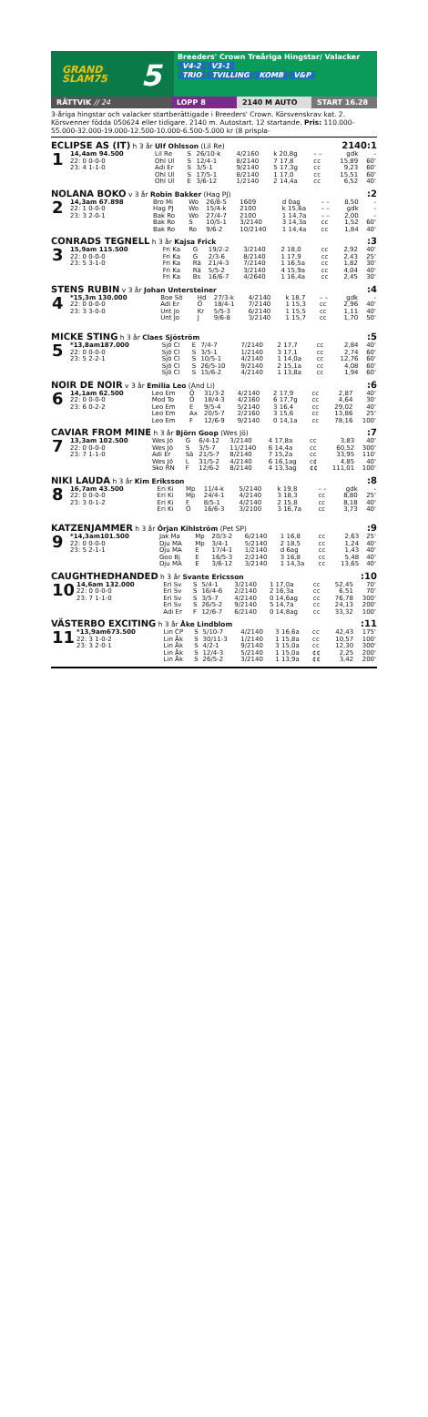GRAND
SLAM75
5
Breeders' Crown Treåriga Hingstar/ Valacker
V4-2 V3-1
TRIO TVILLING KOMB V&P
RÄTTVIK // 24 LOPP 8 2140 M AUTO START 16.28
3-åriga hingstar och valacker startberättigade i Breeders' Crown. Körsvenskrav kat. 2. Körsvenner födda 050624 eller tidigare. 2140 m. Autostart. 12 startande. Pris: 110.000-55.000-32.000-19.000-12.500-10.000-6.500-5.000 kr (8 prispla-
ECLIPSE AS (IT) h 3 år Ulf Ohlsson (Lil Re) 2140:1
| 1 | 14,4am 94.500 | Lil Re | S | 26/10-k | 4/2160 | k 20,8g | – – | gdk | - |
| | 22: 0 0-0-0 | Ohl Ul | S | 12/4-1 | 8/2140 | 7 17,8 | cc | 15,89 | 60' |
| | 23: 4 1-1-0 | Adi Er | S | 3/5-1 | 9/2140 | 5 17,3g | cc | 9,23 | 60' |
| | | Ohl Ul | S | 17/5-1 | 8/2140 | 1 17,0 | cc | 15,51 | 60' |
| | | Ohl Ul | E | 3/6-12 | 1/2140 | 2 14,4a | cc | 6,52 | 40' |
NOLANA BOKO v 3 år Robin Bakker (Hag PJ):2
| 2 | 14,3am 67.898 | Bro Mi | Wo | 26/8-5 | 1609 | d 0ag | – – | 8,50 | - |
| | 22: 1 0-0-0 | Hag PJ | Wo | 15/4-k | 2100 | k 15,6a | – – | gdk | - |
| | 23: 3 2-0-1 | Bak Ro | Wo | 27/4-7 | 2100 | 1 14,7a | – – | 2,00 | - |
| | | Bak Ro | S | 10/5-1 | 3/2140 | 3 14,3a | cc | 1,52 | 60' |
| | | Bak Ro | Ro | 9/6-2 | 10/2140 | 1 14,4a | cc | 1,84 | 40' |
CONRADS TEGNELL h 3 år Kajsa Frick:3
| 3 | 15,9am 115.500 | Fri Ka | G | 19/2-2 | 3/2140 | 2 18,0 | cc | 2,92 | 40' |
| | 22: 0 0-0-0 | Fri Ka | G | 2/3-6 | 8/2140 | 1 17,9 | cc | 2,43 | 25' |
| | 23: 5 3-1-0 | Fri Ka | Rä | 21/4-3 | 7/2140 | 1 16,5a | cc | 1,82 | 30' |
| | | Fri Ka | Rä | 5/5-2 | 3/2140 | 4 15,9a | cc | 4,04 | 40' |
| | | Fri Ka | Bs | 16/6-7 | 4/2640 | 1 16,4a | cc | 2,45 | 30' |
STENS RUBIN v 3 år Johan Untersteiner:4
| 4 | *15,3m 130.000 | Boe Sö | Hd | 27/3-k | 4/2140 | k 18,7 | – – | gdk | - |
| | 22: 0 0-0-0 | Adi Er | Ö | 18/4-1 | 7/2140 | 1 15,3 | cc | 2,96 | 40' |
| | 23: 3 3-0-0 | Unt Jo | Kr | 5/5-3 | 6/2140 | 1 15,5 | cc | 1,11 | 40' |
| | | Unt Jo | J | 9/6-8 | 3/2140 | 1 15,7 | cc | 1,70 | 50' |
MICKE STING h 3 år Claes Sjöström:5
| 5 | *13,8am187.000 | Sjö Cl | E | 7/4-7 | 7/2140 | 2 17,7 | cc | 2,84 | 40' |
| | 22: 0 0-0-0 | Sjö Cl | S | 3/5-1 | 1/2140 | 3 17,1 | cc | 2,74 | 60' |
| | 23: 5 2-2-1 | Sjö Cl | S | 10/5-1 | 4/2140 | 1 14,0a | cc | 12,76 | 60' |
| | | Sjö Cl | S | 26/5-10 | 9/2140 | 2 15,1a | cc | 4,08 | 60' |
| | | Sjö Cl | S | 15/6-2 | 4/2140 | 1 13,8a | cc | 1,94 | 60' |
NOIR DE NOIR v 3 år Emilia Leo (And Li):6
| 6 | 14,1am 62.500 | Leo Em | Ö | 31/3-2 | 4/2140 | 2 17,9 | cc | 2,87 | 40' |
| | 22: 0 0-0-0 | Mod To | Ö | 18/4-3 | 4/2160 | 6 17,7g | cc | 4,64 | 30' |
| | 23: 6 0-2-2 | Leo Em | E | 9/5-4 | 5/2140 | 3 16,4 | cc | 29,02 | 40' |
| | | Leo Em | Ax | 20/5-7 | 2/2160 | 3 15,6 | cc | 13,86 | 25' |
| | | Leo Em | F | 12/6-9 | 9/2140 | 0 14,1a | cc | 78,16 | 100' |
CAVIAR FROM MINE h 3 år Björn Goop (Wes Jö):7
| 7 | 13,3am 102.500 | Wes Jö | G | 6/4-12 | 3/2140 | 4 17,8a | cc | 3,83 | 40' |
| | 22: 0 0-0-0 | Wes Jö | S | 3/5-7 | 11/2140 | 6 14,4a | cc | 60,52 | 300' |
| | 23: 7 1-1-0 | Adi Er | Sä | 21/5-7 | 8/2140 | 7 15,2a | cc | 33,95 | 110' |
| | | Wes Jö | L | 31/5-2 | 4/2140 | 6 16,1ag | c¢ | 4,85 | 40' |
| | | Sko RN | F | 12/6-2 | 8/2140 | 4 13,3ag | ¢¢ | 111,01 | 100' |
NIKI LAUDA h 3 år Kim Eriksson:8
| 8 | 16,7am 43.500 | Eri Ki | Mp | 11/4-k | 5/2140 | k 19,8 | – – | gdk | - |
| | 22: 0 0-0-0 | Eri Ki | Mp | 24/4-1 | 4/2140 | 3 18,3 | cc | 8,80 | 25' |
| | 23: 3 0-1-2 | Eri Ki | F | 8/5-1 | 4/2140 | 2 15,8 | cc | 8,18 | 40' |
| | | Eri Ki | Ö | 16/6-3 | 3/2100 | 3 16,7a | cc | 3,73 | 40' |
KATZENJAMMER h 3 år Örjan Kihlström (Pet SP):9
| 9 | *14,3am101.500 | Jak Ma | Mp | 20/3-2 | 6/2140 | 1 16,8 | cc | 2,63 | 25' |
| | 22: 0 0-0-0 | Dju MA | Mp | 3/4-1 | 5/2140 | 2 18,5 | cc | 1,24 | 40' |
| | 23: 5 2-1-1 | Dju MA | E | 17/4-1 | 1/2140 | d 6ag | cc | 1,43 | 40' |
| | | Goo Bj | E | 16/5-3 | 2/2140 | 3 16,8 | cc | 5,48 | 40' |
| | | Dju MA | E | 3/6-12 | 3/2140 | 1 14,3a | cc | 13,65 | 40' |
CAUGHTHEDHANDED h 3 år Svante Ericsson:10
| 10 | 14,6am 132.000 | Eri Sv | S | 5/4-1 | 3/2140 | 1 17,0a | cc | 52,45 | 70' |
| | 22: 0 0-0-0 | Eri Sv | S | 16/4-6 | 2/2140 | 2 16,3a | cc | 6,51 | 70' |
| | 23: 7 1-1-0 | Eri Sv | S | 3/5-7 | 4/2140 | 0 14,6ag | cc | 76,78 | 300' |
| | | Eri Sv | S | 26/5-2 | 9/2140 | 5 14,7a | cc | 24,13 | 200' |
| | | Adi Er | F | 12/6-7 | 6/2140 | 0 14,8ag | cc | 33,32 | 100' |
VÄSTERBO EXCITING h 3 år Åke Lindblom:11
| 11 | *13,9am673.500 | Lin CP | S | 5/10-7 | 4/2140 | 3 16,6a | cc | 42,43 | 175' |
| | 22: 3 1-0-2 | Lin Åk | S | 30/11-3 | 1/2140 | 1 15,8a | cc | 10,57 | 100' |
| | 23: 3 2-0-1 | Lin Åk | S | 4/2-1 | 9/2140 | 3 15,0a | cc | 12,30 | 300' |
| | | Lin Åk | S | 12/4-3 | 5/2140 | 1 15,0a | ¢¢ | 2,25 | 200' |
| | | Lin Åk | S | 26/5-2 | 3/2140 | 1 13,9a | ¢¢ | 3,42 | 200' |